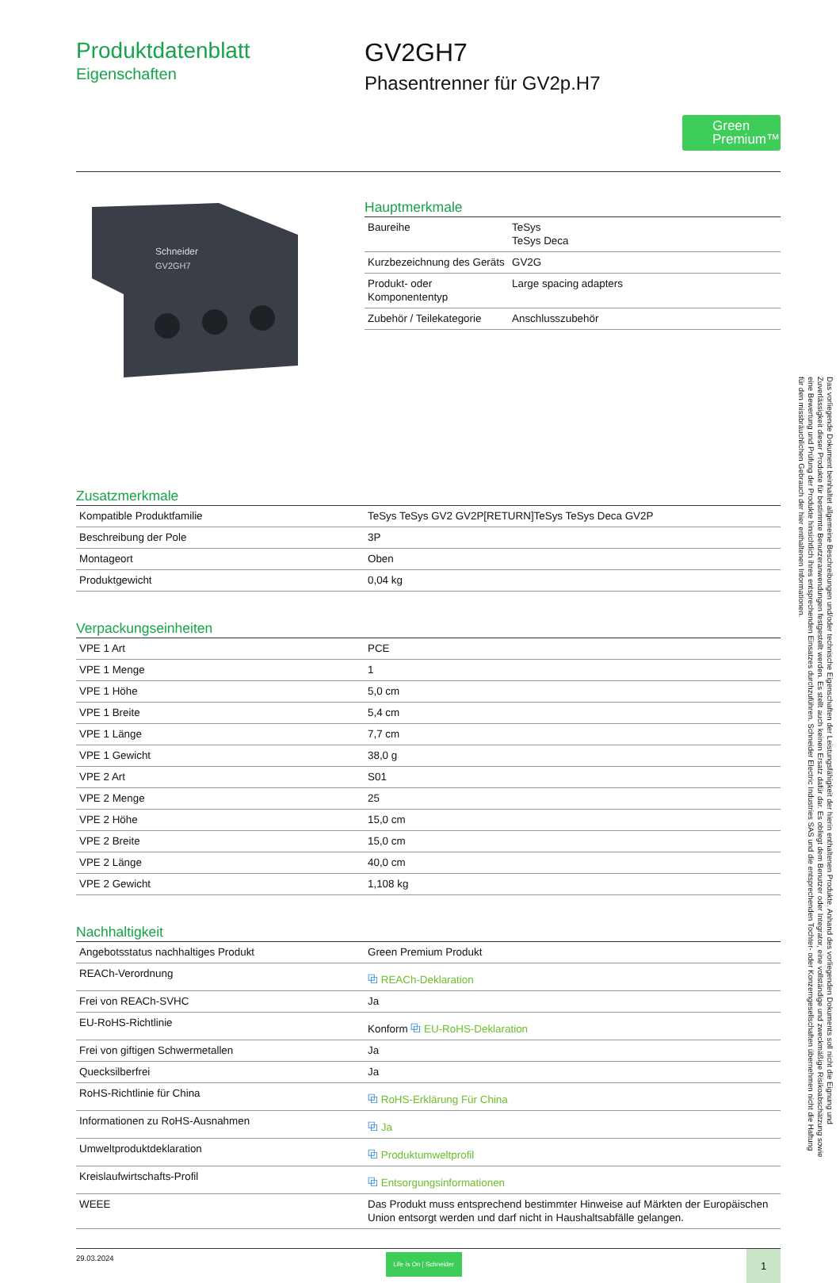Produktdatenblatt
Eigenschaften
GV2GH7
Phasentrenner für GV2p.H7
Green
Premium™
Schneider
GV2GH7
Hauptmerkmale
| Baureihe | TeSys TeSys Deca |
| Kurzbezeichnung des Geräts | GV2G |
| Produkt- oder Komponententyp | Large spacing adapters |
| Zubehör / Teilekategorie | Anschlusszubehör |
Zusatzmerkmale
| Kompatible Produktfamilie | TeSys TeSys GV2 GV2P[RETURN]TeSys TeSys Deca GV2P |
| Beschreibung der Pole | 3P |
| Montageort | Oben |
| Produktgewicht | 0,04 kg |
Verpackungseinheiten
| VPE 1 Art | PCE |
| VPE 1 Menge | 1 |
| VPE 1 Höhe | 5,0 cm |
| VPE 1 Breite | 5,4 cm |
| VPE 1 Länge | 7,7 cm |
| VPE 1 Gewicht | 38,0 g |
| VPE 2 Art | S01 |
| VPE 2 Menge | 25 |
| VPE 2 Höhe | 15,0 cm |
| VPE 2 Breite | 15,0 cm |
| VPE 2 Länge | 40,0 cm |
| VPE 2 Gewicht | 1,108 kg |
Nachhaltigkeit
| Angebotsstatus nachhaltiges Produkt | Green Premium Produkt |
| REACh-Verordnung | ⧉ REACh-Deklaration |
| Frei von REACh-SVHC | Ja |
| EU-RoHS-Richtlinie | Konform ⧉ EU-RoHS-Deklaration |
| Frei von giftigen Schwermetallen | Ja |
| Quecksilberfrei | Ja |
| RoHS-Richtlinie für China | ⧉ RoHS-Erklärung Für China |
| Informationen zu RoHS-Ausnahmen | ⧉ Ja |
| Umweltproduktdeklaration | ⧉ Produktumweltprofil |
| Kreislaufwirtschafts-Profil | ⧉ Entsorgungsinformationen |
| WEEE | Das Produkt muss entsprechend bestimmter Hinweise auf Märkten der Europäischen Union entsorgt werden und darf nicht in Haushaltsabfälle gelangen. |
29.03.2024
Life Is On | Schneider
1
Das vorliegende Dokument beinhaltet allgemeine Beschreibungen und/oder technische Eigenschaften der Leistungsfähigkeit der hierin enthaltenen Produkte. Anhand des vorliegenden Dokuments soll nicht die Eignung und Zuverlässigkeit dieser Produkte für bestimmte Benutzeranwendungen festgestellt werden. Es stellt auch keinen Ersatz dafür dar. Es obliegt dem Benutzer oder Integrator, eine vollständige und zweckmäßige Risikoabschätzung sowie eine Bewertung und Prüfung der Produkte hinsichtlich ihres entsprechenden Einsatzes durchzuführen. Schneider Electric Industries SAS und die entsprechenden Tochter- oder Konzerngesellschaften übernehmen nicht die Haftung für den missbräuchlichen Gebrauch der hier enthaltenen Informationen.